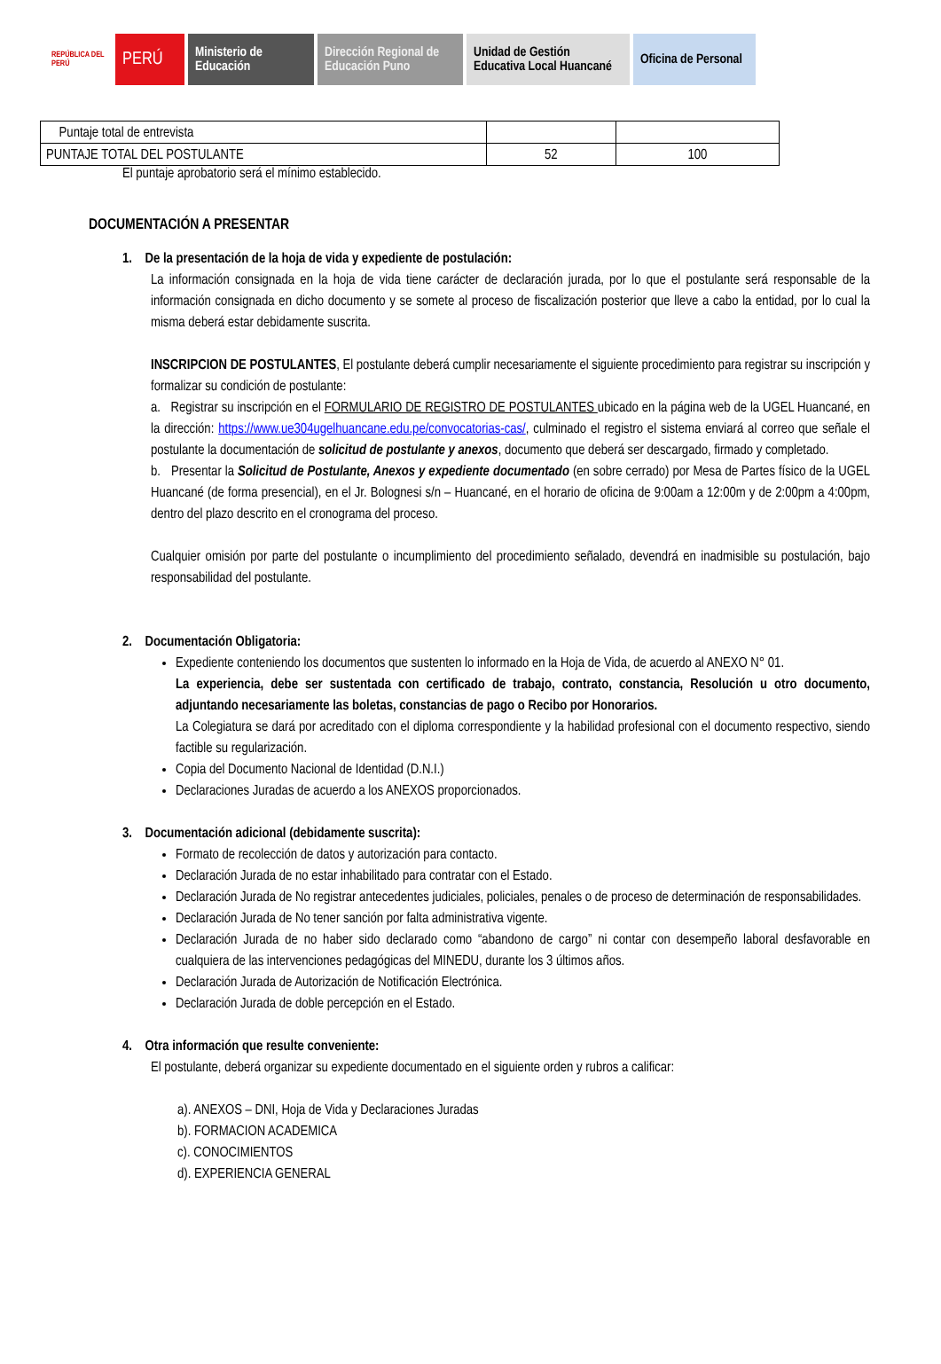REPÚBLICA DEL PERÚ
PERÚ
Ministerio de Educación
Dirección Regional de Educación Puno
Unidad de Gestión Educativa Local Huancané
Oficina de Personal
| Puntaje total de entrevista | | |
| PUNTAJE TOTAL DEL POSTULANTE | 52 | 100 |
El puntaje aprobatorio será el mínimo establecido.
DOCUMENTACIÓN A PRESENTAR
1. De la presentación de la hoja de vida y expediente de postulación:
La información consignada en la hoja de vida tiene carácter de declaración jurada, por lo que el postulante será responsable de la información consignada en dicho documento y se somete al proceso de fiscalización posterior que lleve a cabo la entidad, por lo cual la misma deberá estar debidamente suscrita.
INSCRIPCION DE POSTULANTES, El postulante deberá cumplir necesariamente el siguiente procedimiento para registrar su inscripción y formalizar su condición de postulante:
a. Registrar su inscripción en el FORMULARIO DE REGISTRO DE POSTULANTES ubicado en la página web de la UGEL Huancané, en la dirección: https://www.ue304ugelhuancane.edu.pe/convocatorias-cas/, culminado el registro el sistema enviará al correo que señale el postulante la documentación de solicitud de postulante y anexos, documento que deberá ser descargado, firmado y completado.
b. Presentar la Solicitud de Postulante, Anexos y expediente documentado (en sobre cerrado) por Mesa de Partes físico de la UGEL Huancané (de forma presencial), en el Jr. Bolognesi s/n – Huancané, en el horario de oficina de 9:00am a 12:00m y de 2:00pm a 4:00pm, dentro del plazo descrito en el cronograma del proceso.
Cualquier omisión por parte del postulante o incumplimiento del procedimiento señalado, devendrá en inadmisible su postulación, bajo responsabilidad del postulante.
2. Documentación Obligatoria:
Expediente conteniendo los documentos que sustenten lo informado en la Hoja de Vida, de acuerdo al ANEXO N° 01.
La experiencia, debe ser sustentada con certificado de trabajo, contrato, constancia, Resolución u otro documento, adjuntando necesariamente las boletas, constancias de pago o Recibo por Honorarios.
La Colegiatura se dará por acreditado con el diploma correspondiente y la habilidad profesional con el documento respectivo, siendo factible su regularización.
Copia del Documento Nacional de Identidad (D.N.I.)
Declaraciones Juradas de acuerdo a los ANEXOS proporcionados.
3. Documentación adicional (debidamente suscrita):
Formato de recolección de datos y autorización para contacto.
Declaración Jurada de no estar inhabilitado para contratar con el Estado.
Declaración Jurada de No registrar antecedentes judiciales, policiales, penales o de proceso de determinación de responsabilidades.
Declaración Jurada de No tener sanción por falta administrativa vigente.
Declaración Jurada de no haber sido declarado como “abandono de cargo” ni contar con desempeño laboral desfavorable en cualquiera de las intervenciones pedagógicas del MINEDU, durante los 3 últimos años.
Declaración Jurada de Autorización de Notificación Electrónica.
Declaración Jurada de doble percepción en el Estado.
4. Otra información que resulte conveniente:
El postulante, deberá organizar su expediente documentado en el siguiente orden y rubros a calificar:
a). ANEXOS – DNI, Hoja de Vida y Declaraciones Juradas
b). FORMACION ACADEMICA
c). CONOCIMIENTOS
d). EXPERIENCIA GENERAL